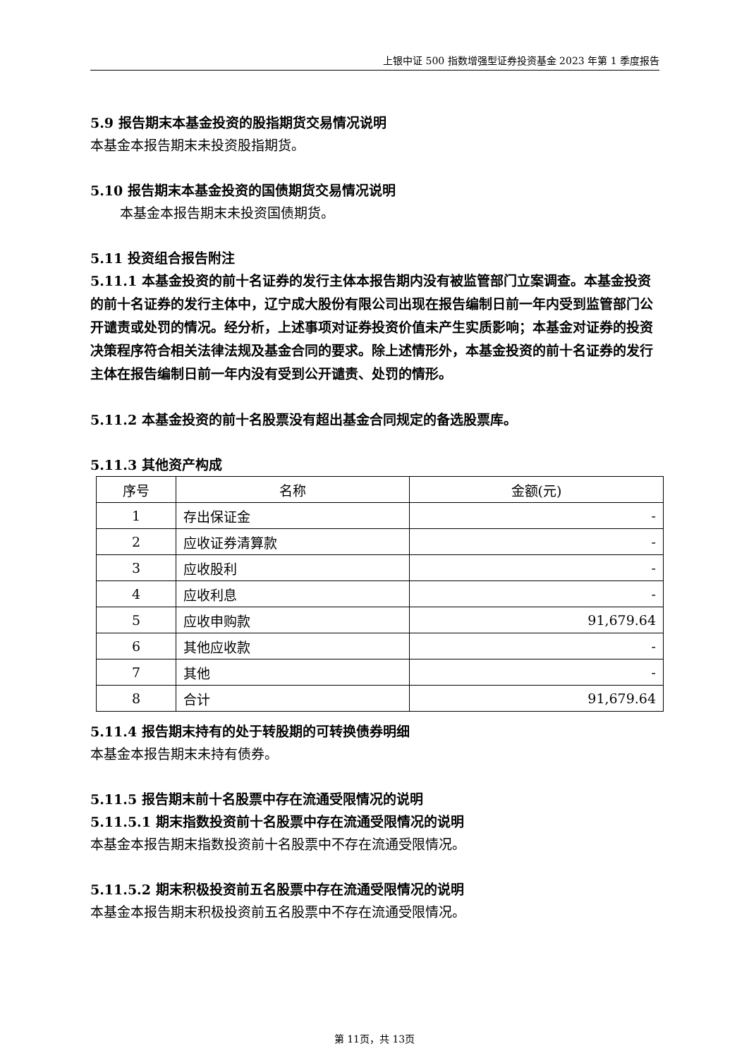上银中证 500 指数增强型证券投资基金 2023 年第 1 季度报告
5.9 报告期末本基金投资的股指期货交易情况说明
本基金本报告期末未投资股指期货。
5.10 报告期末本基金投资的国债期货交易情况说明
本基金本报告期末未投资国债期货。
5.11 投资组合报告附注
5.11.1 本基金投资的前十名证券的发行主体本报告期内没有被监管部门立案调查。本基金投资的前十名证券的发行主体中，辽宁成大股份有限公司出现在报告编制日前一年内受到监管部门公开谴责或处罚的情况。经分析，上述事项对证券投资价值未产生实质影响；本基金对证券的投资决策程序符合相关法律法规及基金合同的要求。除上述情形外，本基金投资的前十名证券的发行主体在报告编制日前一年内没有受到公开谴责、处罚的情形。
5.11.2 本基金投资的前十名股票没有超出基金合同规定的备选股票库。
5.11.3 其他资产构成
| 序号 | 名称 | 金额(元) |
| --- | --- | --- |
| 1 | 存出保证金 | - |
| 2 | 应收证券清算款 | - |
| 3 | 应收股利 | - |
| 4 | 应收利息 | - |
| 5 | 应收申购款 | 91,679.64 |
| 6 | 其他应收款 | - |
| 7 | 其他 | - |
| 8 | 合计 | 91,679.64 |
5.11.4 报告期末持有的处于转股期的可转换债券明细
本基金本报告期末未持有债券。
5.11.5 报告期末前十名股票中存在流通受限情况的说明
5.11.5.1 期末指数投资前十名股票中存在流通受限情况的说明
本基金本报告期末指数投资前十名股票中不存在流通受限情况。
5.11.5.2 期末积极投资前五名股票中存在流通受限情况的说明
本基金本报告期末积极投资前五名股票中不存在流通受限情况。
第 11页，共 13页